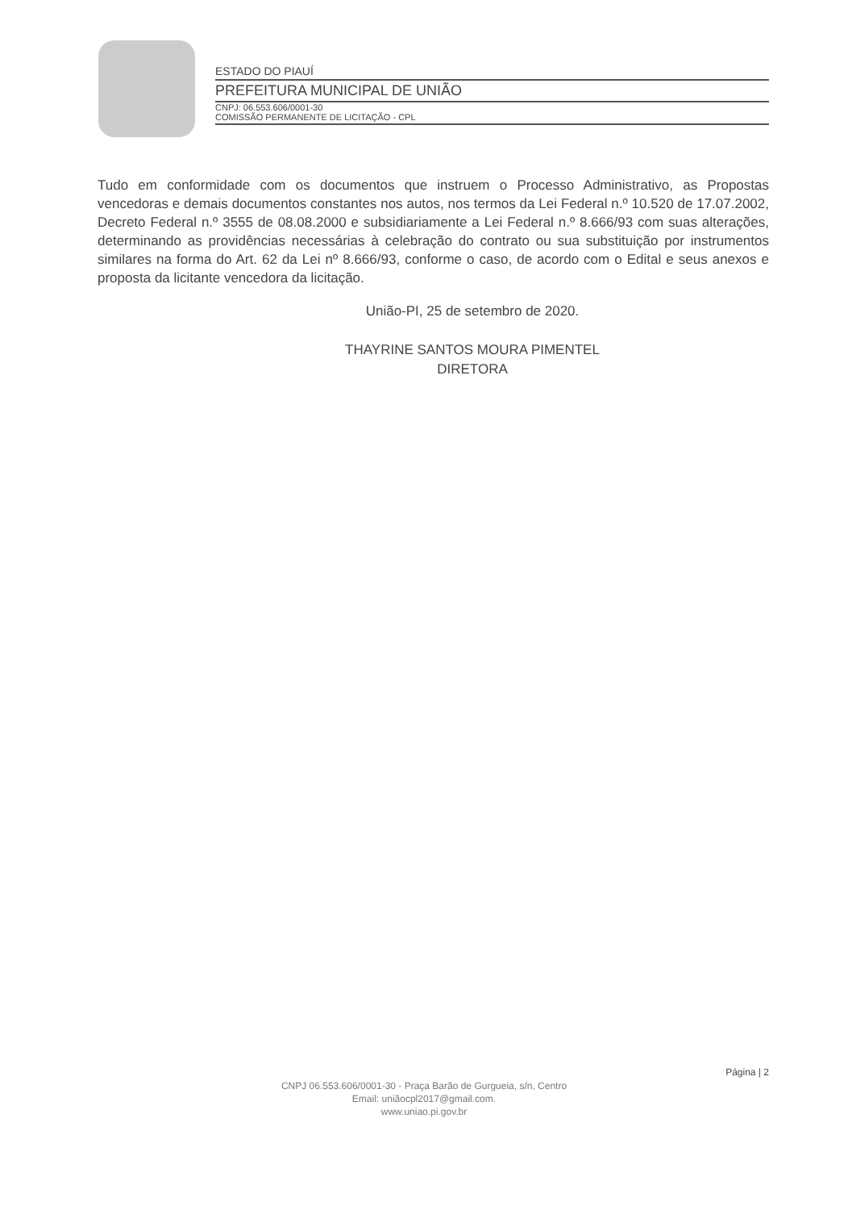ESTADO DO PIAUÍ
PREFEITURA MUNICIPAL DE UNIÃO
CNPJ: 06.553.606/0001-30
COMISSÃO PERMANENTE DE LICITAÇÃO - CPL
Tudo em conformidade com os documentos que instruem o Processo Administrativo, as Propostas vencedoras e demais documentos constantes nos autos, nos termos da Lei Federal n.º 10.520 de 17.07.2002, Decreto Federal n.º 3555 de 08.08.2000 e subsidiariamente a Lei Federal n.º 8.666/93 com suas alterações, determinando as providências necessárias à celebração do contrato ou sua substituição por instrumentos similares na forma do Art. 62 da Lei nº 8.666/93, conforme o caso, de acordo com o Edital e seus anexos e proposta da licitante vencedora da licitação.
União-PI, 25 de setembro de 2020.
THAYRINE SANTOS MOURA PIMENTEL
DIRETORA
Página | 2
CNPJ 06.553.606/0001-30 - Praça Barão de Gurgueia, s/n, Centro
Email: uniãocpl2017@gmail.com.
www.uniao.pi.gov.br